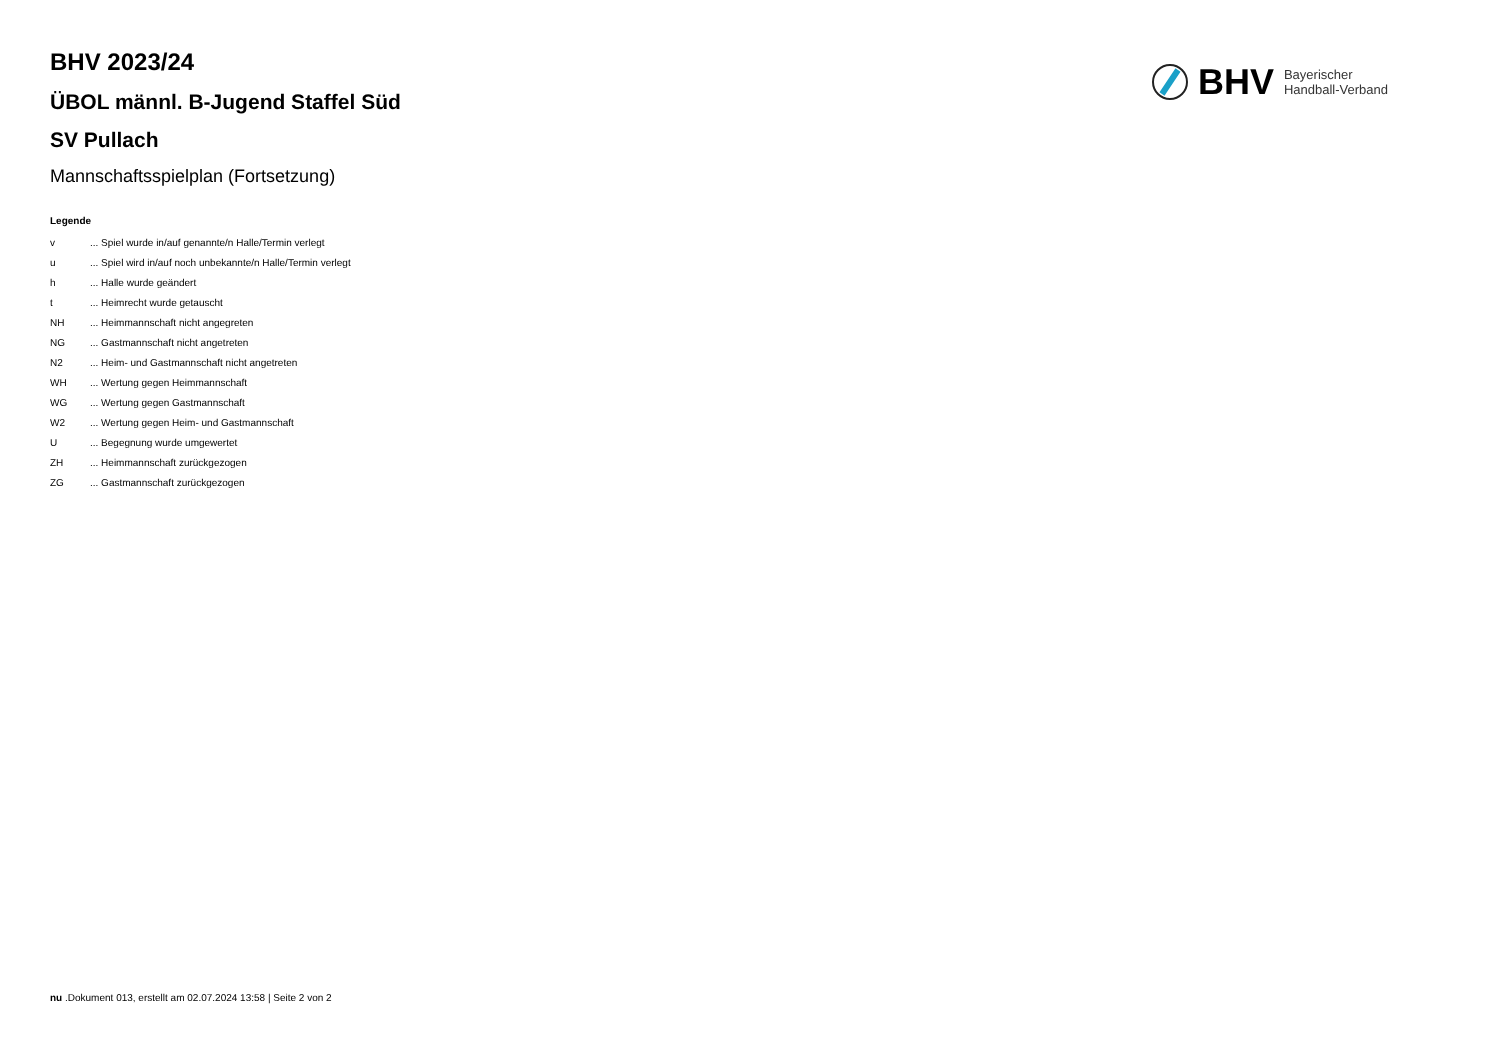BHV 2023/24
ÜBOL männl. B-Jugend Staffel Süd
SV Pullach
Mannschaftsspielplan (Fortsetzung)
BHV Bayerischer
Handball-Verband
Legende
| v | ... Spiel wurde in/auf genannte/n Halle/Termin verlegt |
| u | ... Spiel wird in/auf noch unbekannte/n Halle/Termin verlegt |
| h | ... Halle wurde geändert |
| t | ... Heimrecht wurde getauscht |
| NH | ... Heimmannschaft nicht angegreten |
| NG | ... Gastmannschaft nicht angetreten |
| N2 | ... Heim- und Gastmannschaft nicht angetreten |
| WH | ... Wertung gegen Heimmannschaft |
| WG | ... Wertung gegen Gastmannschaft |
| W2 | ... Wertung gegen Heim- und Gastmannschaft |
| U | ... Begegnung wurde umgewertet |
| ZH | ... Heimmannschaft zurückgezogen |
| ZG | ... Gastmannschaft zurückgezogen |
nu .Dokument 013, erstellt am 02.07.2024 13:58 | Seite 2 von 2